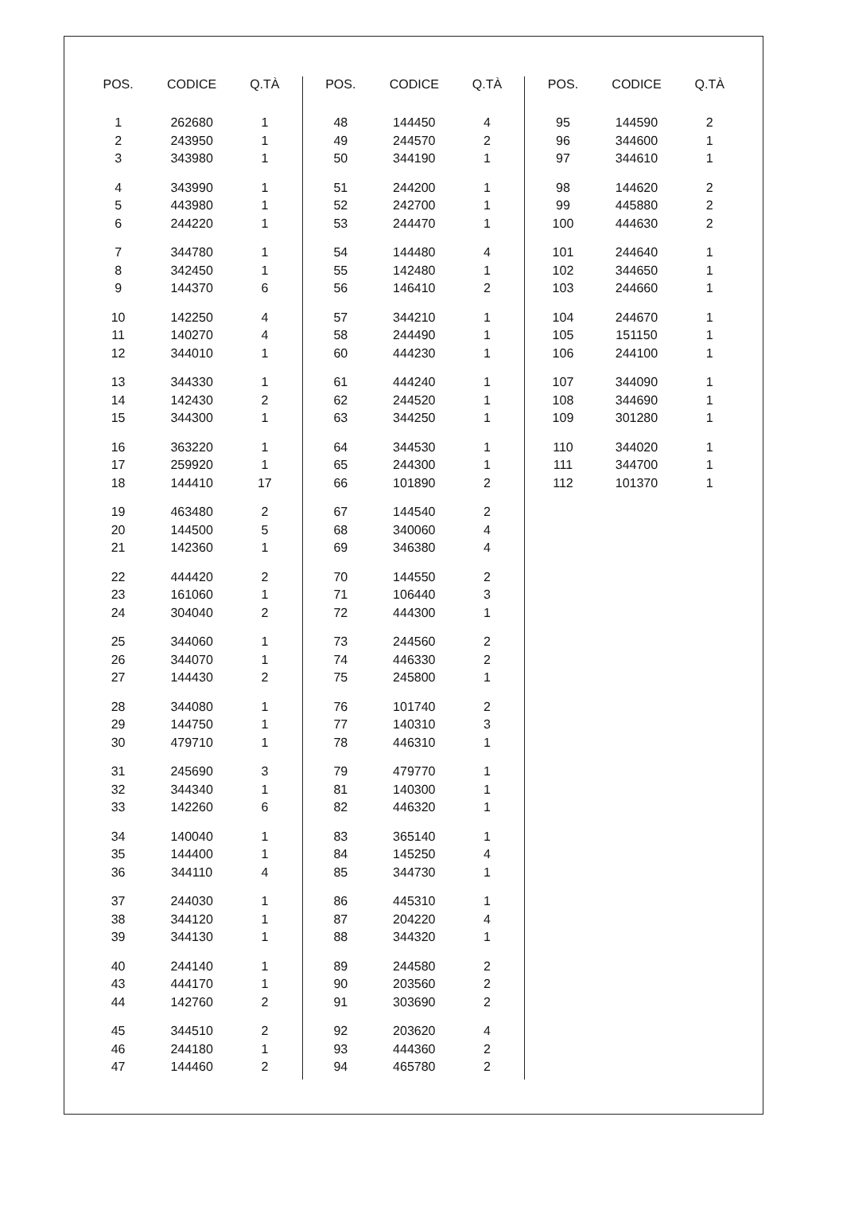| POS. | CODICE | Q.TÀ |
| --- | --- | --- |
| 1 | 262680 | 1 |
| 2 | 243950 | 1 |
| 3 | 343980 | 1 |
| 4 | 343990 | 1 |
| 5 | 443980 | 1 |
| 6 | 244220 | 1 |
| 7 | 344780 | 1 |
| 8 | 342450 | 1 |
| 9 | 144370 | 6 |
| 10 | 142250 | 4 |
| 11 | 140270 | 4 |
| 12 | 344010 | 1 |
| 13 | 344330 | 1 |
| 14 | 142430 | 2 |
| 15 | 344300 | 1 |
| 16 | 363220 | 1 |
| 17 | 259920 | 1 |
| 18 | 144410 | 17 |
| 19 | 463480 | 2 |
| 20 | 144500 | 5 |
| 21 | 142360 | 1 |
| 22 | 444420 | 2 |
| 23 | 161060 | 1 |
| 24 | 304040 | 2 |
| 25 | 344060 | 1 |
| 26 | 344070 | 1 |
| 27 | 144430 | 2 |
| 28 | 344080 | 1 |
| 29 | 144750 | 1 |
| 30 | 479710 | 1 |
| 31 | 245690 | 3 |
| 32 | 344340 | 1 |
| 33 | 142260 | 6 |
| 34 | 140040 | 1 |
| 35 | 144400 | 1 |
| 36 | 344110 | 4 |
| 37 | 244030 | 1 |
| 38 | 344120 | 1 |
| 39 | 344130 | 1 |
| 40 | 244140 | 1 |
| 43 | 444170 | 1 |
| 44 | 142760 | 2 |
| 45 | 344510 | 2 |
| 46 | 244180 | 1 |
| 47 | 144460 | 2 |
| POS. | CODICE | Q.TÀ |
| --- | --- | --- |
| 48 | 144450 | 4 |
| 49 | 244570 | 2 |
| 50 | 344190 | 1 |
| 51 | 244200 | 1 |
| 52 | 242700 | 1 |
| 53 | 244470 | 1 |
| 54 | 144480 | 4 |
| 55 | 142480 | 1 |
| 56 | 146410 | 2 |
| 57 | 344210 | 1 |
| 58 | 244490 | 1 |
| 60 | 444230 | 1 |
| 61 | 444240 | 1 |
| 62 | 244520 | 1 |
| 63 | 344250 | 1 |
| 64 | 344530 | 1 |
| 65 | 244300 | 1 |
| 66 | 101890 | 2 |
| 67 | 144540 | 2 |
| 68 | 340060 | 4 |
| 69 | 346380 | 4 |
| 70 | 144550 | 2 |
| 71 | 106440 | 3 |
| 72 | 444300 | 1 |
| 73 | 244560 | 2 |
| 74 | 446330 | 2 |
| 75 | 245800 | 1 |
| 76 | 101740 | 2 |
| 77 | 140310 | 3 |
| 78 | 446310 | 1 |
| 79 | 479770 | 1 |
| 81 | 140300 | 1 |
| 82 | 446320 | 1 |
| 83 | 365140 | 1 |
| 84 | 145250 | 4 |
| 85 | 344730 | 1 |
| 86 | 445310 | 1 |
| 87 | 204220 | 4 |
| 88 | 344320 | 1 |
| 89 | 244580 | 2 |
| 90 | 203560 | 2 |
| 91 | 303690 | 2 |
| 92 | 203620 | 4 |
| 93 | 444360 | 2 |
| 94 | 465780 | 2 |
| POS. | CODICE | Q.TÀ |
| --- | --- | --- |
| 95 | 144590 | 2 |
| 96 | 344600 | 1 |
| 97 | 344610 | 1 |
| 98 | 144620 | 2 |
| 99 | 445880 | 2 |
| 100 | 444630 | 2 |
| 101 | 244640 | 1 |
| 102 | 344650 | 1 |
| 103 | 244660 | 1 |
| 104 | 244670 | 1 |
| 105 | 151150 | 1 |
| 106 | 244100 | 1 |
| 107 | 344090 | 1 |
| 108 | 344690 | 1 |
| 109 | 301280 | 1 |
| 110 | 344020 | 1 |
| 111 | 344700 | 1 |
| 112 | 101370 | 1 |